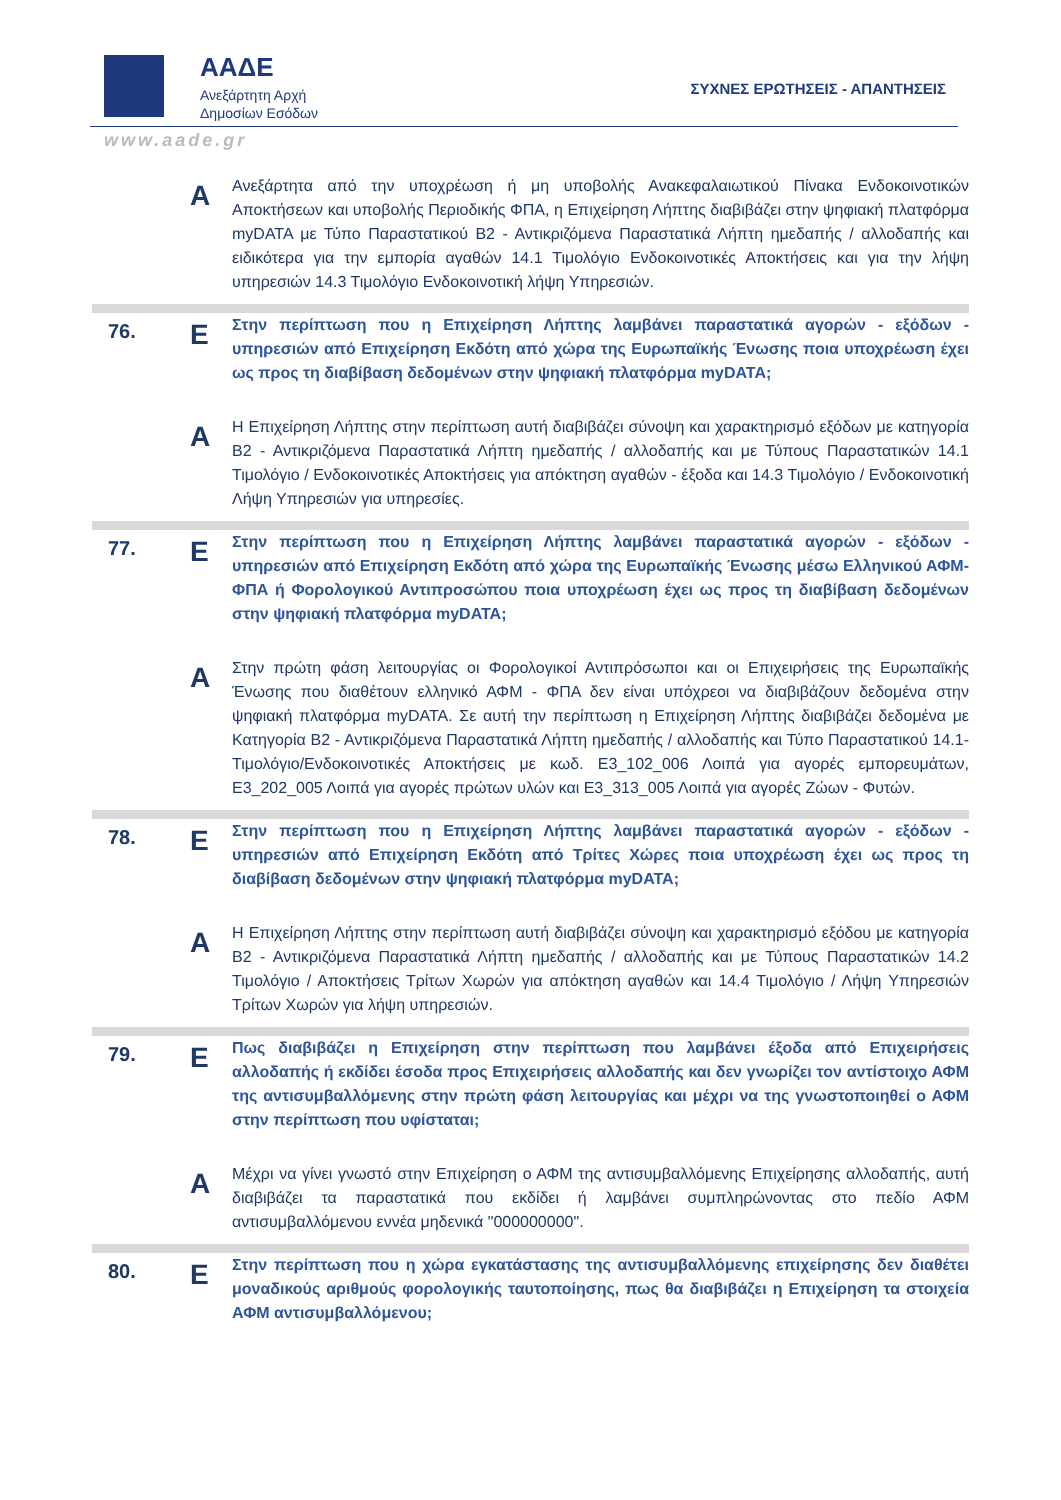ΑΑΔΕ
Ανεξάρτητη Αρχή
Δημοσίων Εσόδων
ΣΥΧΝΕΣ ΕΡΩΤΗΣΕΙΣ - ΑΠΑΝΤΗΣΕΙΣ
www.aade.gr
| | A | Ανεξάρτητα από την υποχρέωση ή μη υποβολής Ανακεφαλαιωτικού Πίνακα Ενδοκοινοτικών Αποκτήσεων και υποβολής Περιοδικής ΦΠΑ, η Επιχείρηση Λήπτης διαβιβάζει στην ψηφιακή πλατφόρμα myDATA με Τύπο Παραστατικού Β2 - Αντικριζόμενα Παραστατικά Λήπτη ημεδαπής / αλλοδαπής και ειδικότερα για την εμπορία αγαθών 14.1 Τιμολόγιο Ενδοκοινοτικές Αποκτήσεις και για την λήψη υπηρεσιών 14.3 Τιμολόγιο Ενδοκοινοτική λήψη Υπηρεσιών. |
| 76. | E | Στην περίπτωση που η Επιχείρηση Λήπτης λαμβάνει παραστατικά αγορών - εξόδων - υπηρεσιών από Επιχείρηση Εκδότη από χώρα της Ευρωπαϊκής Ένωσης ποια υποχρέωση έχει ως προς τη διαβίβαση δεδομένων στην ψηφιακή πλατφόρμα myDATA; |
| | A | Η Επιχείρηση Λήπτης στην περίπτωση αυτή διαβιβάζει σύνοψη και χαρακτηρισμό εξόδων με κατηγορία Β2 - Αντικριζόμενα Παραστατικά Λήπτη ημεδαπής / αλλοδαπής και με Τύπους Παραστατικών 14.1 Τιμολόγιο / Ενδοκοινοτικές Αποκτήσεις για απόκτηση αγαθών - έξοδα και 14.3 Τιμολόγιο / Ενδοκοινοτική Λήψη Υπηρεσιών για υπηρεσίες. |
| 77. | E | Στην περίπτωση που η Επιχείρηση Λήπτης λαμβάνει παραστατικά αγορών - εξόδων - υπηρεσιών από Επιχείρηση Εκδότη από χώρα της Ευρωπαϊκής Ένωσης μέσω Ελληνικού ΑΦΜ-ΦΠΑ ή Φορολογικού Αντιπροσώπου ποια υποχρέωση έχει ως προς τη διαβίβαση δεδομένων στην ψηφιακή πλατφόρμα myDATA; |
| | A | Στην πρώτη φάση λειτουργίας οι Φορολογικοί Αντιπρόσωποι και οι Επιχειρήσεις της Ευρωπαϊκής Ένωσης που διαθέτουν ελληνικό ΑΦΜ - ΦΠΑ δεν είναι υπόχρεοι να διαβιβάζουν δεδομένα στην ψηφιακή πλατφόρμα myDATA. Σε αυτή την περίπτωση η Επιχείρηση Λήπτης διαβιβάζει δεδομένα με Κατηγορία Β2 - Αντικριζόμενα Παραστατικά Λήπτη ημεδαπής / αλλοδαπής και Τύπο Παραστατικού 14.1-Τιμολόγιο/Ενδοκοινοτικές Αποκτήσεις με κωδ. Ε3_102_006 Λοιπά για αγορές εμπορευμάτων, Ε3_202_005 Λοιπά για αγορές πρώτων υλών και Ε3_313_005 Λοιπά για αγορές Ζώων - Φυτών. |
| 78. | E | Στην περίπτωση που η Επιχείρηση Λήπτης λαμβάνει παραστατικά αγορών - εξόδων - υπηρεσιών από Επιχείρηση Εκδότη από Τρίτες Χώρες ποια υποχρέωση έχει ως προς τη διαβίβαση δεδομένων στην ψηφιακή πλατφόρμα myDATA; |
| | A | Η Επιχείρηση Λήπτης στην περίπτωση αυτή διαβιβάζει σύνοψη και χαρακτηρισμό εξόδου με κατηγορία Β2 - Αντικριζόμενα Παραστατικά Λήπτη ημεδαπής / αλλοδαπής και με Τύπους Παραστατικών 14.2 Τιμολόγιο / Αποκτήσεις Τρίτων Χωρών για απόκτηση αγαθών και 14.4 Τιμολόγιο / Λήψη Υπηρεσιών Τρίτων Χωρών για λήψη υπηρεσιών. |
| 79. | E | Πως διαβιβάζει η Επιχείρηση στην περίπτωση που λαμβάνει έξοδα από Επιχειρήσεις αλλοδαπής ή εκδίδει έσοδα προς Επιχειρήσεις αλλοδαπής και δεν γνωρίζει τον αντίστοιχο ΑΦΜ της αντισυμβαλλόμενης στην πρώτη φάση λειτουργίας και μέχρι να της γνωστοποιηθεί ο ΑΦΜ στην περίπτωση που υφίσταται; |
| | A | Μέχρι να γίνει γνωστό στην Επιχείρηση ο ΑΦΜ της αντισυμβαλλόμενης Επιχείρησης αλλοδαπής, αυτή διαβιβάζει τα παραστατικά που εκδίδει ή λαμβάνει συμπληρώνοντας στο πεδίο ΑΦΜ αντισυμβαλλόμενου εννέα μηδενικά "000000000". |
| 80. | E | Στην περίπτωση που η χώρα εγκατάστασης της αντισυμβαλλόμενης επιχείρησης δεν διαθέτει μοναδικούς αριθμούς φορολογικής ταυτοποίησης, πως θα διαβιβάζει η Επιχείρηση τα στοιχεία ΑΦΜ αντισυμβαλλόμενου; |